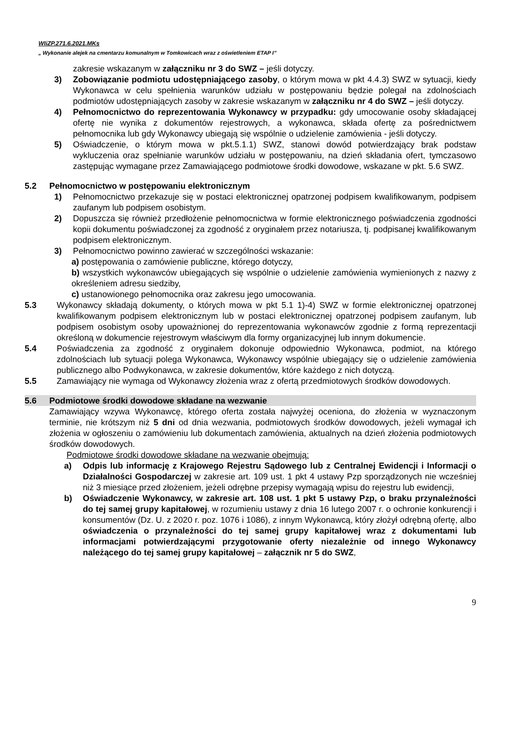WIiZP.271.6.2021.MKs
„ Wykonanie alejek na cmentarzu komunalnym w Tomkowicach wraz z oświetleniem ETAP I”
zakresie wskazanym w załączniku nr 3 do SWZ – jeśli dotyczy.
3) Zobowiązanie podmiotu udostępniającego zasoby, o którym mowa w pkt 4.4.3) SWZ w sytuacji, kiedy Wykonawca w celu spełnienia warunków udziału w postępowaniu będzie polegał na zdolnościach podmiotów udostępniających zasoby w zakresie wskazanym w załączniku nr 4 do SWZ – jeśli dotyczy.
4) Pełnomocnictwo do reprezentowania Wykonawcy w przypadku: gdy umocowanie osoby składającej ofertę nie wynika z dokumentów rejestrowych, a wykonawca, składa ofertę za pośrednictwem pełnomocnika lub gdy Wykonawcy ubiegają się wspólnie o udzielenie zamówienia - jeśli dotyczy.
5) Oświadczenie, o którym mowa w pkt.5.1.1) SWZ, stanowi dowód potwierdzający brak podstaw wykluczenia oraz spełnianie warunków udziału w postępowaniu, na dzień składania ofert, tymczasowo zastępując wymagane przez Zamawiającego podmiotowe środki dowodowe, wskazane w pkt. 5.6 SWZ.
5.2 Pełnomocnictwo w postępowaniu elektronicznym
1) Pełnomocnictwo przekazuje się w postaci elektronicznej opatrzonej podpisem kwalifikowanym, podpisem zaufanym lub podpisem osobistym.
2) Dopuszcza się również przedłożenie pełnomocnictwa w formie elektronicznego poświadczenia zgodności kopii dokumentu poświadczonej za zgodność z oryginałem przez notariusza, tj. podpisanej kwalifikowanym podpisem elektronicznym.
3) Pełnomocnictwo powinno zawierać w szczególności wskazanie:
a) postępowania o zamówienie publiczne, którego dotyczy,
b) wszystkich wykonawców ubiegających się wspólnie o udzielenie zamówienia wymienionych z nazwy z określeniem adresu siedziby,
c) ustanowionego pełnomocnika oraz zakresu jego umocowania.
5.3 Wykonawcy składają dokumenty, o których mowa w pkt 5.1 1)-4) SWZ w formie elektronicznej opatrzonej kwalifikowanym podpisem elektronicznym lub w postaci elektronicznej opatrzonej podpisem zaufanym, lub podpisem osobistym osoby upoważnionej do reprezentowania wykonawców zgodnie z formą reprezentacji określoną w dokumencie rejestrowym właściwym dla formy organizacyjnej lub innym dokumencie.
5.4 Poświadczenia za zgodność z oryginałem dokonuje odpowiednio Wykonawca, podmiot, na którego zdolnościach lub sytuacji polega Wykonawca, Wykonawcy wspólnie ubiegający się o udzielenie zamówienia publicznego albo Podwykonawca, w zakresie dokumentów, które każdego z nich dotyczą.
5.5 Zamawiający nie wymaga od Wykonawcy złożenia wraz z ofertą przedmiotowych środków dowodowych.
5.6 Podmiotowe środki dowodowe składane na wezwanie
Zamawiający wzywa Wykonawcę, którego oferta została najwyżej oceniona, do złożenia w wyznaczonym terminie, nie krótszym niż 5 dni od dnia wezwania, podmiotowych środków dowodowych, jeżeli wymagał ich złożenia w ogłoszeniu o zamówieniu lub dokumentach zamówienia, aktualnych na dzień złożenia podmiotowych środków dowodowych.
Podmiotowe środki dowodowe składane na wezwanie obejmują:
a) Odpis lub informację z Krajowego Rejestru Sądowego lub z Centralnej Ewidencji i Informacji o Działalności Gospodarczej w zakresie art. 109 ust. 1 pkt 4 ustawy Pzp sporządzonych nie wcześniej niż 3 miesiące przed złożeniem, jeżeli odrębne przepisy wymagają wpisu do rejestru lub ewidencji,
b) Oświadczenie Wykonawcy, w zakresie art. 108 ust. 1 pkt 5 ustawy Pzp, o braku przynależności do tej samej grupy kapitałowej, w rozumieniu ustawy z dnia 16 lutego 2007 r. o ochronie konkurencji i konsumentów (Dz. U. z 2020 r. poz. 1076 i 1086), z innym Wykonawcą, który złożył odrębną ofertę, albo oświadczenia o przynależności do tej samej grupy kapitałowej wraz z dokumentami lub informacjami potwierdzającymi przygotowanie oferty niezależnie od innego Wykonawcy należącego do tej samej grupy kapitałowej – załącznik nr 5 do SWZ,
9